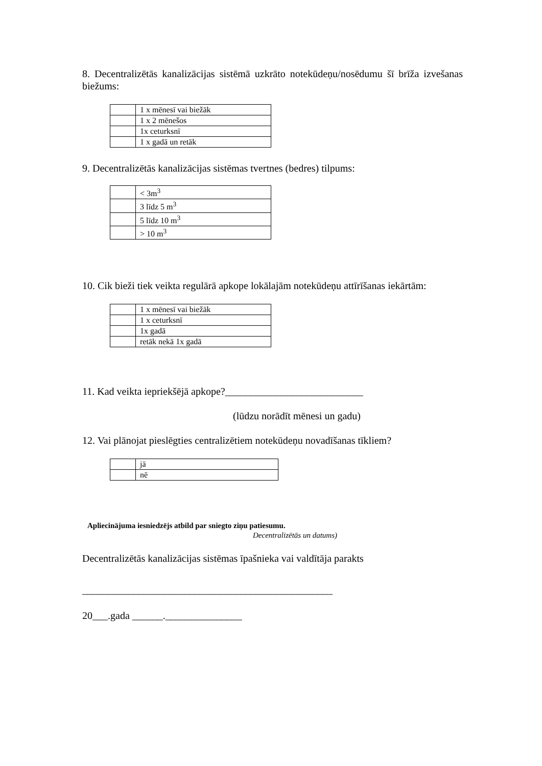8. Decentralizētās kanalizācijas sistēmā uzkrāto notekūdeņu/nosēdumu šī brīža izvešanas biežums:
| | 1 x mēnesī vai biežāk |
| | 1 x 2 mēnešos |
| | 1x ceturksnī |
| | 1 x gadā un retāk |
9. Decentralizētās kanalizācijas sistēmas tvertnes (bedres) tilpums:
| | < 3m<sup>3</sup> |
| | 3 līdz 5 m<sup>3</sup> |
| | 5 līdz 10 m<sup>3</sup> |
| | > 10 m<sup>3</sup> |
10. Cik bieži tiek veikta regulārā apkope lokālajām notekūdeņu attīrīšanas iekārtām:
| | 1 x mēnesī vai biežāk |
| | 1 x ceturksnī |
| | 1x gadā |
| | retāk nekā 1x gadā |
11. Kad veikta iepriekšējā apkope?___________________________
(lūdzu norādīt mēnesi un gadu)
12. Vai plānojat pieslēgties centralizētiem notekūdeņu novadīšanas tīkliem?
| | jā |
| | nē |
Apliecinājuma iesniedzējs atbild par sniegto ziņu patiesumu.
Decentralizētās un datums)
Decentralizētās kanalizācijas sistēmas īpašnieka vai valdītāja parakts
_________________________________________________
20___.gada ______._______________